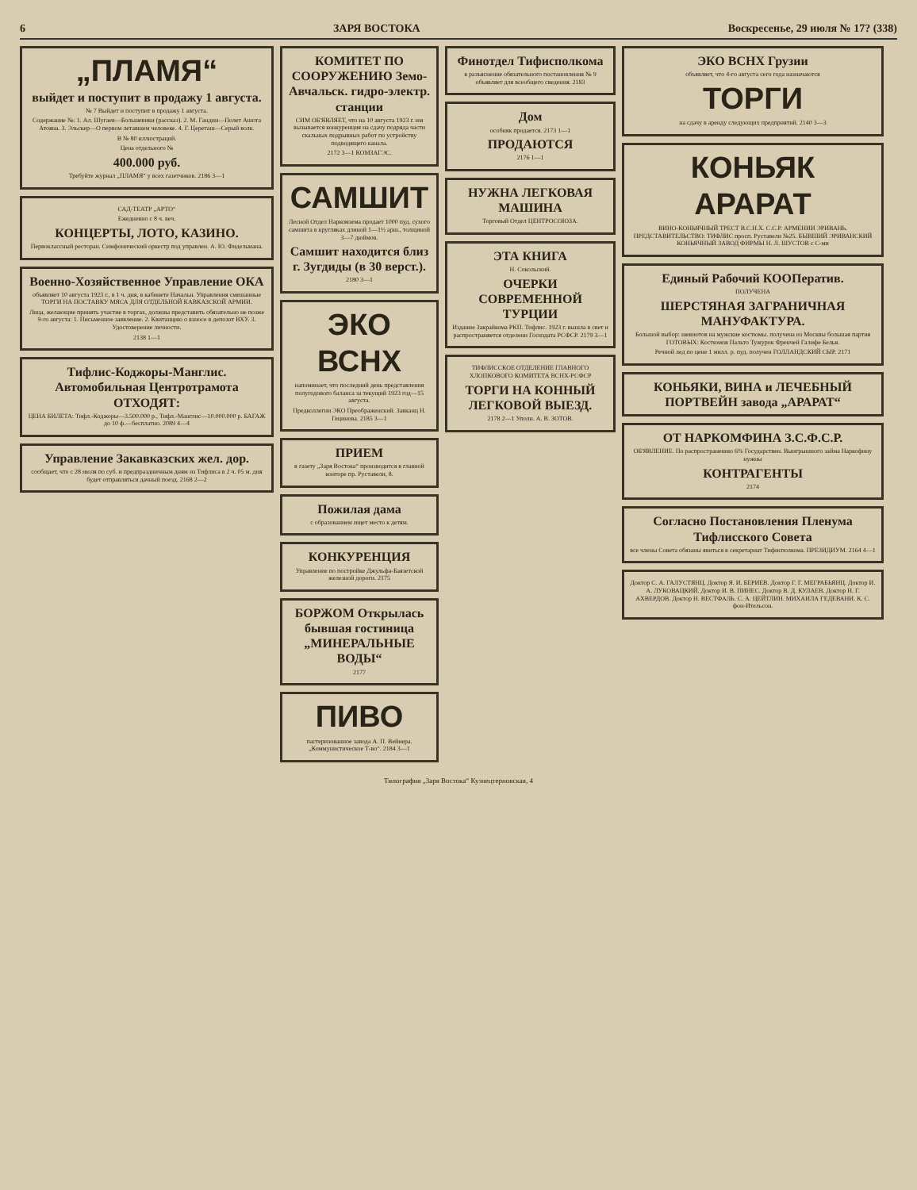6 ЗАРЯ ВОСТОКА Воскресенье, 29 июля № 17? (338)
„ПЛАМЯ“
выйдет и поступит в продажу 1 августа.
№ 7 Выйдет и поступит в продажу 1 августа.
Содержание №: 1. Ал. Шугаев—Большевики (рассказ). 2. М. Гандин—Полет Ашота Атояна. 3. Эльскер—О первом летавшем человеке. 4. Г. Цереташ—Серый волк.
В № 80 иллюстраций.
Цена отдельного №
400.000 руб.
Требуйте журнал „ПЛАМЯ“ у всех газетчиков. 2186 3—1
САД-ТЕАТР „АРТО“
Ежедневно с 8 ч. веч.
КОНЦЕРТЫ, ЛОТО, КАЗИНО.
Первоклассный ресторан. Симфонический оркестр под управлен. А. Ю. Фидельмана.
Военно-Хозяйственное Управление ОКА
объявляет 10 августа 1923 г., в 1 ч. дня, в кабинете Начальн. Управления смешанные ТОРГИ НА ПОСТАВКУ МЯСА ДЛЯ ОТДЕЛЬНОЙ КАВКАЗСКОЙ АРМИИ.
Лица, желающие принять участие в торгах, должны представить обязательно не позже 9-го августа: 1. Письменное заявление. 2. Квитанцию о взносе в депозит ВХУ. 3. Удостоверение личности.
2138 1—1
Тифлис-Коджоры-Манглис. Автомобильная Центротрамота
ОТХОДЯТ:
ЦЕНА БИЛЕТА: Тифл.-Коджоры—3.500.000 р., Тифл.-Манглис—10.000.000 р. БАГАЖ до 10 ф.—бесплатно. 2089 4—4
Управление Закавказских жел. дор.
сообщает, что с 28 июля по суб. и предпраздничным дням из Тифлиса в 2 ч. 05 м. дня будет отправляться дачный поезд. 2168 2—2
КОМИТЕТ ПО СООРУЖЕНИЮ Земо-Авчальск. гидро-электр. станции
СИМ ОБ'ЯВЛЯЕТ, что на 10 августа 1923 г. им вызывается конкуренция на сдачу подряда части скальных подрывных работ по устройству подводящего канала.
2172 3—1 КОМЗАГЭС.
САМШИТ
Лесной Отдел Наркомзема продает 1000 пуд. сухого самшита в кругляках длиной 1—1½ арш., толщиной 3—7 дюймов.
Самшит находится близ г. Зугдиды (в 30 верст.).
2180 3—1
ЭКО ВСНХ
напоминает, что последний день представления полугодового баланса за текущий 1923 год—15 августа.
Предколлегии ЭКО Преображенский. Завканц Н. Гецинова. 2185 3—1
ПРИЕМ
в газету „Заря Востока“ производится в главной конторе пр. Руставели, 8.
Пожилая дама
с образованием ищет место к детям.
КОНКУРЕНЦИЯ
Управление по постройке Джульфа-Баязетской железной дороги. 2175
БОРЖОМ Открылась бывшая гостиница „МИНЕРАЛЬНЫЕ ВОДЫ“
2177
ПИВО
пастеризованное завода А. П. Вейнера. „Коммунистическое Т-во“. 2184 3—1
Финотдел Тифисполкома
в разъяснение обязательного постановления № 9 объявляет для всеобщего сведения. 2183
Дом
особняк продается. 2173 1—1
ПРОДАЮТСЯ
2176 1—1
НУЖНА ЛЕГКОВАЯ МАШИНА
Торговый Отдел ЦЕНТРОСОЮЗА.
ЭТА КНИГА
Н. Сокольский.
ОЧЕРКИ СОВРЕМЕННОЙ ТУРЦИИ
Издание Закрайкома РКП. Тифлис. 1923 г. вышла в свет и распространяется отделени Госиздата РСФСР. 2179 3—1
ТИФЛИССКОЕ ОТДЕЛЕНИЕ ГЛАВНОГО ХЛОПКОВОГО КОМИТЕТА ВСНХ-РСФСР
ТОРГИ НА КОННЫЙ ЛЕГКОВОЙ ВЫЕЗД.
2178 2—1 Уполн. А. В. ЗОТОВ.
ЭКО ВСНХ Грузии
объявляет, что 4-го августа сего года назначаются
ТОРГИ
на сдачу в аренду следующих предприятий. 2140 3—3
КОНЬЯК АРАРАТ
ВИНО-КОНЬЯЧНЫЙ ТРЕСТ В.С.Н.Х. С.С.Р. АРМЕНИИ ЭРИВАНЬ. ПРЕДСТАВИТЕЛЬСТВО: ТИФЛИС просп. Руставели №25. БЫВШИЙ ЭРИВАНСКИЙ КОНЬЯЧНЫЙ ЗАВОД ФИРМЫ Н. Л. ШУСТОВ с С-ми
Единый Рабочий КООПератив.
ПОЛУЧЕНА
ШЕРСТЯНАЯ ЗАГРАНИЧНАЯ МАНУФАКТУРА.
Большой выбор: шевиотов на мужские костюмы. получена из Москвы большая партия ГОТОВЫХ: Костюмов Пальто Тужурок Френчей Галифе Белья.
Речной лед по цене 1 милл. р. пуд. получен ГОЛЛАНДСКИЙ СЫР. 2171
КОНЬЯКИ, ВИНА и ЛЕЧЕБНЫЙ ПОРТВЕЙН завода „АРАРАТ“
ОТ НАРКОМФИНА З.С.Ф.С.Р.
ОБ'ЯВЛЕНИЕ. По распространению 6% Государствен. Выигрышного займа Наркофину нужны
КОНТРАГЕНТЫ
2174
Согласно Постановления Пленума Тифлисского Совета
все члены Совета обязаны явиться в секретариат Тифисполкома. ПРЕЗИДИУМ. 2164 4—1
Доктор С. А. ГАЛУСТЯНЦ. Доктор Я. И. БЕРИЕВ. Доктор Г. Г. МЕГРАБЬЯНЦ. Доктор И. А. ЛУКОВАЦКИЙ. Доктор И. В. ПИНЕС. Доктор В. Д. КУЛАЕВ. Доктор Н. Г. АХВЕРДОВ. Доктор Н. ВЕСТФАЛЬ. С. А. ЦЕЙТЛИН. МИХАИЛА ГЕДЕВАНИ. К. С. фон-Ительсон.
Типография „Заря Востока“ Кузнецтерновская, 4